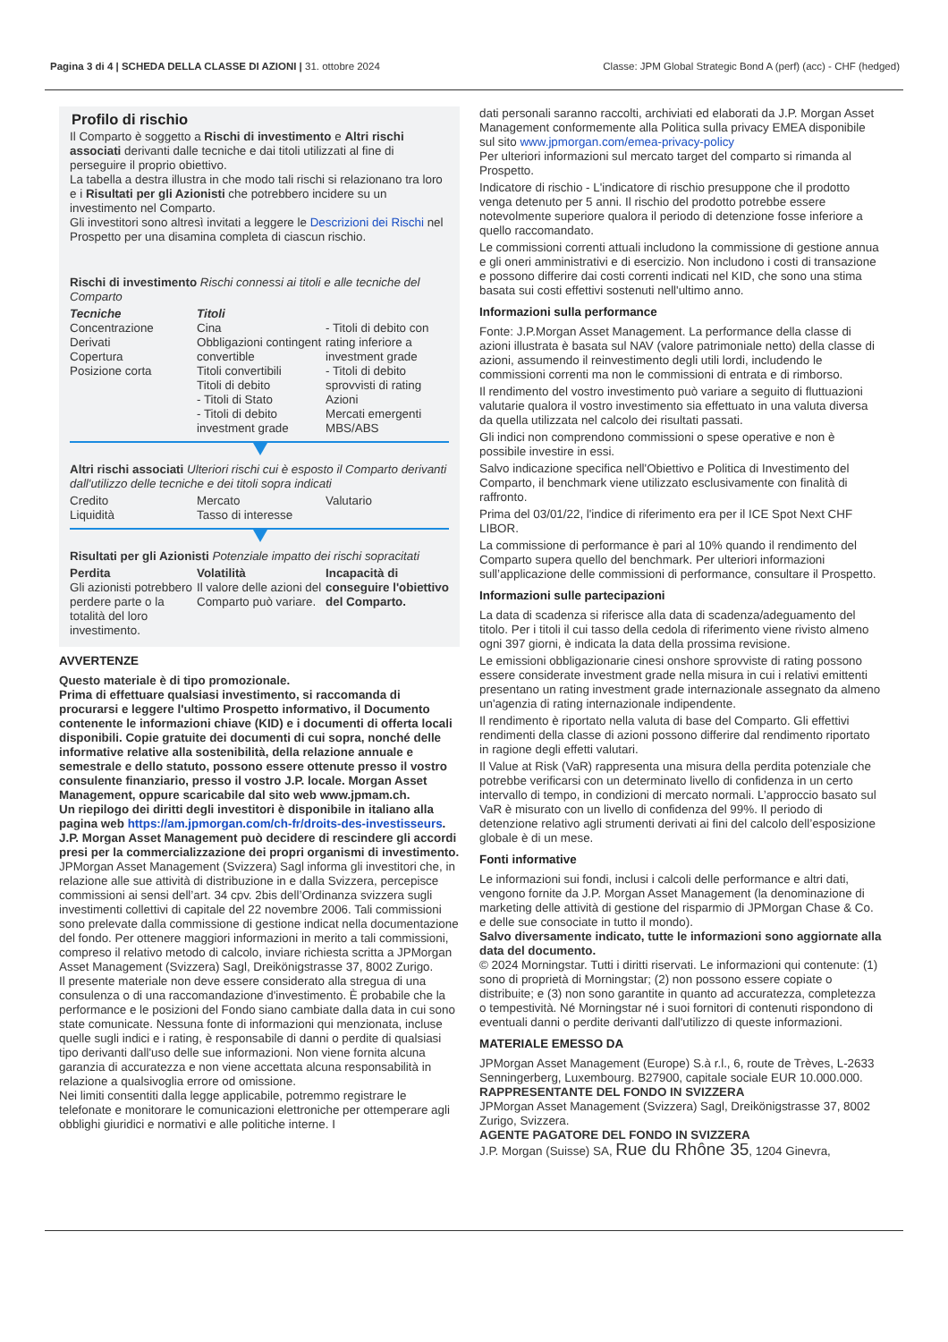Pagina 3 di 4 | SCHEDA DELLA CLASSE DI AZIONI | 31. ottobre 2024 Classe: JPM Global Strategic Bond A (perf) (acc) - CHF (hedged)
Profilo di rischio
Il Comparto è soggetto a Rischi di investimento e Altri rischi associati derivanti dalle tecniche e dai titoli utilizzati al fine di perseguire il proprio obiettivo.
La tabella a destra illustra in che modo tali rischi si relazionano tra loro e i Risultati per gli Azionisti che potrebbero incidere su un investimento nel Comparto.
Gli investitori sono altresì invitati a leggere le Descrizioni dei Rischi nel Prospetto per una disamina completa di ciascun rischio.
Rischi di investimento Rischi connessi ai titoli e alle tecniche del Comparto
| Tecniche Concentrazione Derivati Copertura Posizione corta | Titoli Cina Obbligazioni contingent convertible Titoli convertibili Titoli di debito - Titoli di Stato - Titoli di debito investment grade | - Titoli di debito con rating inferiore a investment grade - Titoli di debito sprovvisti di rating Azioni Mercati emergenti MBS/ABS |
Altri rischi associati Ulteriori rischi cui è esposto il Comparto derivanti dall'utilizzo delle tecniche e dei titoli sopra indicati
| Credito Liquidità | Mercato Tasso di interesse | Valutario |
Risultati per gli Azionisti Potenziale impatto dei rischi sopracitati
| Perdita Gli azionisti potrebbero perdere parte o la totalità del loro investimento. | Volatilità Il valore delle azioni del Comparto può variare. | Incapacità di conseguire l'obiettivo del Comparto. |
AVVERTENZE
Questo materiale è di tipo promozionale.
Prima di effettuare qualsiasi investimento, si raccomanda di procurarsi e leggere l'ultimo Prospetto informativo, il Documento contenente le informazioni chiave (KID) e i documenti di offerta locali disponibili. Copie gratuite dei documenti di cui sopra, nonché delle informative relative alla sostenibilità, della relazione annuale e semestrale e dello statuto, possono essere ottenute presso il vostro consulente finanziario, presso il vostro J.P. locale. Morgan Asset Management, oppure scaricabile dal sito web www.jpmam.ch.
Un riepilogo dei diritti degli investitori è disponibile in italiano alla pagina web https://am.jpmorgan.com/ch-fr/droits-des-investisseurs. J.P. Morgan Asset Management può decidere di rescindere gli accordi presi per la commercializzazione dei propri organismi di investimento.
JPMorgan Asset Management (Svizzera) Sagl informa gli investitori che, in relazione alle sue attività di distribuzione in e dalla Svizzera, percepisce commissioni ai sensi dell’art. 34 cpv. 2bis dell’Ordinanza svizzera sugli investimenti collettivi di capitale del 22 novembre 2006. Tali commissioni sono prelevate dalla commissione di gestione indicat nella documentazione del fondo. Per ottenere maggiori informazioni in merito a tali commissioni, compreso il relativo metodo di calcolo, inviare richiesta scritta a JPMorgan Asset Management (Svizzera) Sagl, Dreikönigstrasse 37, 8002 Zurigo.
Il presente materiale non deve essere considerato alla stregua di una consulenza o di una raccomandazione d'investimento. È probabile che la performance e le posizioni del Fondo siano cambiate dalla data in cui sono state comunicate. Nessuna fonte di informazioni qui menzionata, incluse quelle sugli indici e i rating, è responsabile di danni o perdite di qualsiasi tipo derivanti dall'uso delle sue informazioni. Non viene fornita alcuna garanzia di accuratezza e non viene accettata alcuna responsabilità in relazione a qualsivoglia errore od omissione.
Nei limiti consentiti dalla legge applicabile, potremmo registrare le telefonate e monitorare le comunicazioni elettroniche per ottemperare agli obblighi giuridici e normativi e alle politiche interne. I
dati personali saranno raccolti, archiviati ed elaborati da J.P. Morgan Asset Management conformemente alla Politica sulla privacy EMEA disponibile sul sito www.jpmorgan.com/emea-privacy-policy
Per ulteriori informazioni sul mercato target del comparto si rimanda al Prospetto.
Indicatore di rischio - L'indicatore di rischio presuppone che il prodotto venga detenuto per 5 anni. Il rischio del prodotto potrebbe essere notevolmente superiore qualora il periodo di detenzione fosse inferiore a quello raccomandato.
Le commissioni correnti attuali includono la commissione di gestione annua e gli oneri amministrativi e di esercizio. Non includono i costi di transazione e possono differire dai costi correnti indicati nel KID, che sono una stima basata sui costi effettivi sostenuti nell'ultimo anno.
Informazioni sulla performance
Fonte: J.P.Morgan Asset Management. La performance della classe di azioni illustrata è basata sul NAV (valore patrimoniale netto) della classe di azioni, assumendo il reinvestimento degli utili lordi, includendo le commissioni correnti ma non le commissioni di entrata e di rimborso.
Il rendimento del vostro investimento può variare a seguito di fluttuazioni valutarie qualora il vostro investimento sia effettuato in una valuta diversa da quella utilizzata nel calcolo dei risultati passati.
Gli indici non comprendono commissioni o spese operative e non è possibile investire in essi.
Salvo indicazione specifica nell'Obiettivo e Politica di Investimento del Comparto, il benchmark viene utilizzato esclusivamente con finalità di raffronto.
Prima del 03/01/22, l'indice di riferimento era per il ICE Spot Next CHF LIBOR.
La commissione di performance è pari al 10% quando il rendimento del Comparto supera quello del benchmark. Per ulteriori informazioni sull’applicazione delle commissioni di performance, consultare il Prospetto.
Informazioni sulle partecipazioni
La data di scadenza si riferisce alla data di scadenza/adeguamento del titolo. Per i titoli il cui tasso della cedola di riferimento viene rivisto almeno ogni 397 giorni, è indicata la data della prossima revisione.
Le emissioni obbligazionarie cinesi onshore sprovviste di rating possono essere considerate investment grade nella misura in cui i relativi emittenti presentano un rating investment grade internazionale assegnato da almeno un'agenzia di rating internazionale indipendente.
Il rendimento è riportato nella valuta di base del Comparto. Gli effettivi rendimenti della classe di azioni possono differire dal rendimento riportato in ragione degli effetti valutari.
Il Value at Risk (VaR) rappresenta una misura della perdita potenziale che potrebbe verificarsi con un determinato livello di confidenza in un certo intervallo di tempo, in condizioni di mercato normali. L’approccio basato sul VaR è misurato con un livello di confidenza del 99%. Il periodo di detenzione relativo agli strumenti derivati ai fini del calcolo dell’esposizione globale è di un mese.
Fonti informative
Le informazioni sui fondi, inclusi i calcoli delle performance e altri dati, vengono fornite da J.P. Morgan Asset Management (la denominazione di marketing delle attività di gestione del risparmio di JPMorgan Chase & Co. e delle sue consociate in tutto il mondo).
Salvo diversamente indicato, tutte le informazioni sono aggiornate alla data del documento.
© 2024 Morningstar. Tutti i diritti riservati. Le informazioni qui contenute: (1) sono di proprietà di Morningstar; (2) non possono essere copiate o distribuite; e (3) non sono garantite in quanto ad accuratezza, completezza o tempestività. Né Morningstar né i suoi fornitori di contenuti rispondono di eventuali danni o perdite derivanti dall'utilizzo di queste informazioni.
MATERIALE EMESSO DA
JPMorgan Asset Management (Europe) S.à r.l., 6, route de Trèves, L-2633 Senningerberg, Luxembourg. B27900, capitale sociale EUR 10.000.000.
RAPPRESENTANTE DEL FONDO IN SVIZZERA
JPMorgan Asset Management (Svizzera) Sagl, Dreikönigstrasse 37, 8002 Zurigo, Svizzera.
AGENTE PAGATORE DEL FONDO IN SVIZZERA
J.P. Morgan (Suisse) SA, Rue du Rhône 35, 1204 Ginevra,